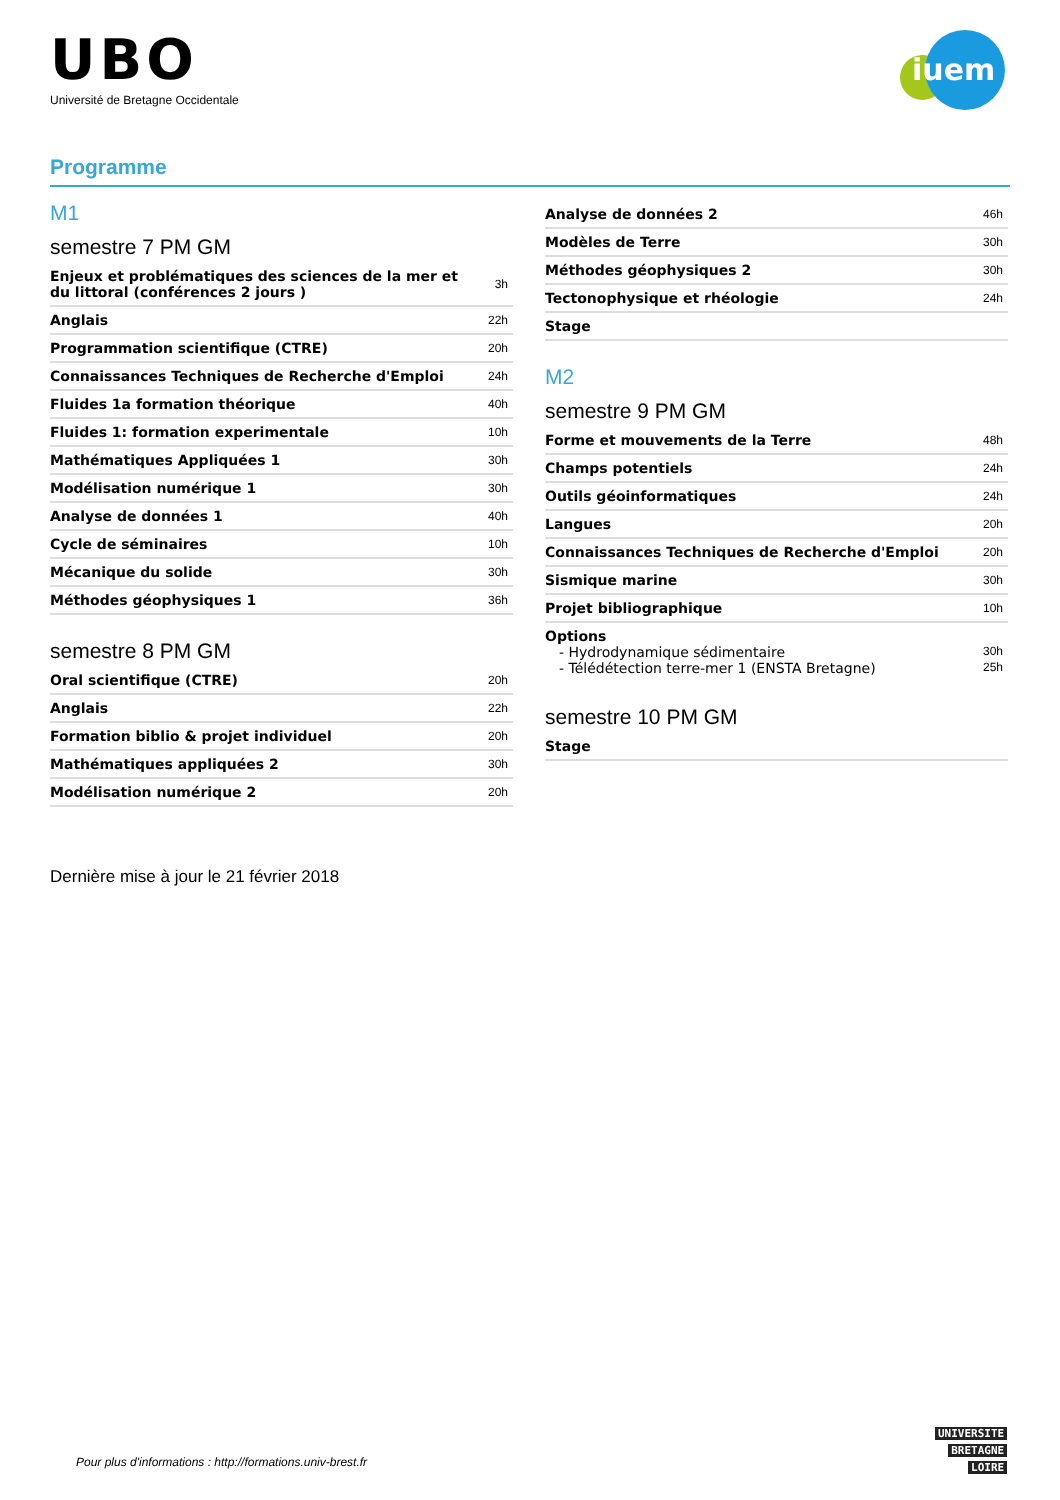UBO
Université de Bretagne Occidentale
iuem
Programme
M1
semestre 7 PM GM
| Enjeux et problématiques des sciences de la mer et du littoral (conférences 2 jours ) | 3h |
| Anglais | 22h |
| Programmation scientifique (CTRE) | 20h |
| Connaissances Techniques de Recherche d'Emploi | 24h |
| Fluides 1a formation théorique | 40h |
| Fluides 1: formation experimentale | 10h |
| Mathématiques Appliquées 1 | 30h |
| Modélisation numérique 1 | 30h |
| Analyse de données 1 | 40h |
| Cycle de séminaires | 10h |
| Mécanique du solide | 30h |
| Méthodes géophysiques 1 | 36h |
semestre 8 PM GM
| Oral scientifique (CTRE) | 20h |
| Anglais | 22h |
| Formation biblio & projet individuel | 20h |
| Mathématiques appliquées 2 | 30h |
| Modélisation numérique 2 | 20h |
| Analyse de données 2 | 46h |
| Modèles de Terre | 30h |
| Méthodes géophysiques 2 | 30h |
| Tectonophysique et rhéologie | 24h |
| Stage | |
M2
semestre 9 PM GM
| Forme et mouvements de la Terre | 48h |
| Champs potentiels | 24h |
| Outils géoinformatiques | 24h |
| Langues | 20h |
| Connaissances Techniques de Recherche d'Emploi | 20h |
| Sismique marine | 30h |
| Projet bibliographique | 10h |
Options
- Hydrodynamique sédimentaire 30h
- Télédétection terre-mer 1 (ENSTA Bretagne) 25h
semestre 10 PM GM
| Stage | |
Dernière mise à jour le 21 février 2018
Pour plus d'informations : http://formations.univ-brest.fr
UNIVERSITE
BRETAGNE
LOIRE